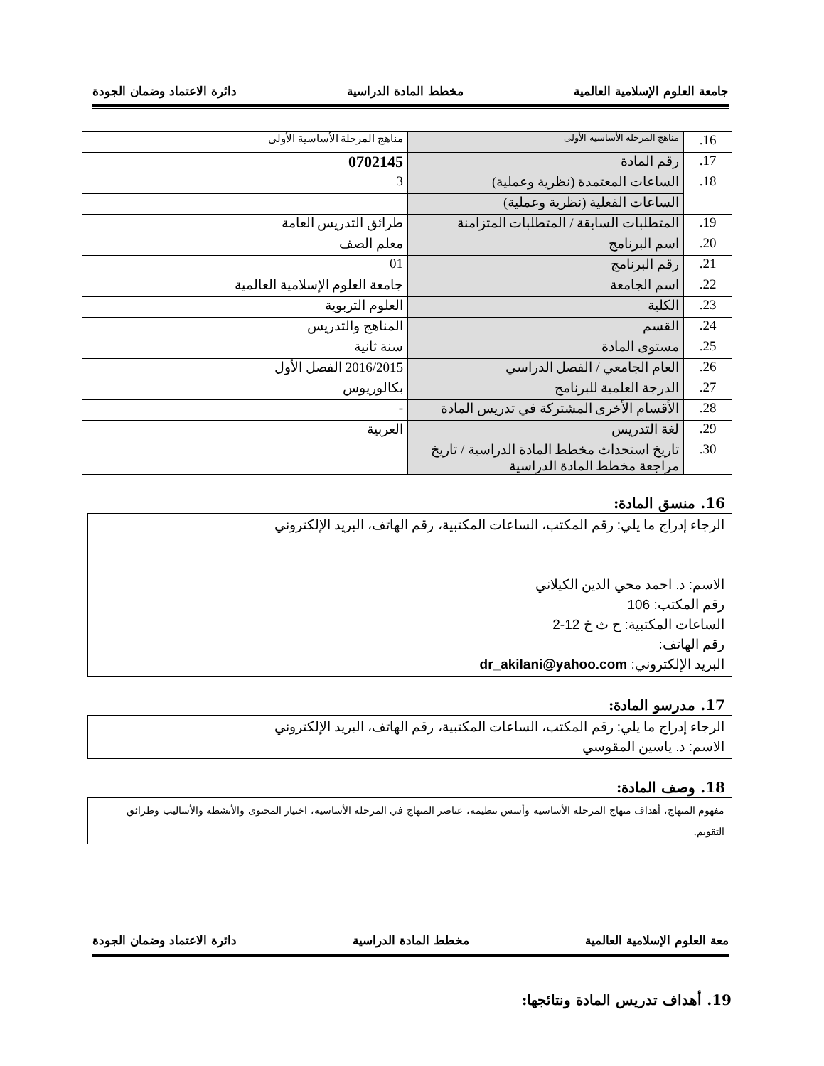جامعة العلوم الإسلامية العالمية مخطط المادة الدراسية دائرة الاعتماد وضمان الجودة
| 16. | مناهج المرحلة الأساسية الأولى | مناهج المرحلة الأساسية الأولى |
| 17. | رقم المادة | 0702145 |
| 18. | الساعات المعتمدة (نظرية وعملية) | 3 |
| | الساعات الفعلية (نظرية وعملية) | |
| 19. | المتطلبات السابقة / المتطلبات المتزامنة | طرائق التدريس العامة |
| 20. | اسم البرنامج | معلم الصف |
| 21. | رقم البرنامج | 01 |
| 22. | اسم الجامعة | جامعة العلوم الإسلامية العالمية |
| 23. | الكلية | العلوم التربوية |
| 24. | القسم | المناهج والتدريس |
| 25. | مستوى المادة | سنة ثانية |
| 26. | العام الجامعي / الفصل الدراسي | 2016/2015 الفصل الأول |
| 27. | الدرجة العلمية للبرنامج | بكالوريوس |
| 28. | الأقسام الأخرى المشتركة في تدريس المادة | - |
| 29. | لغة التدريس | العربية |
| 30. | تاريخ استحداث مخطط المادة الدراسية / تاريخ مراجعة مخطط المادة الدراسية | |
16. منسق المادة:
الرجاء إدراج ما يلي: رقم المكتب، الساعات المكتبية، رقم الهاتف، البريد الإلكتروني
الاسم: د. احمد محي الدين الكيلاني
رقم المكتب: 106
الساعات المكتبية: ح ث خ 12-2
رقم الهاتف:
البريد الإلكتروني: dr_akilani@yahoo.com
17. مدرسو المادة:
الرجاء إدراج ما يلي: رقم المكتب، الساعات المكتبية، رقم الهاتف، البريد الإلكتروني
الاسم: د. ياسين المقوسي
18. وصف المادة:
مفهوم المنهاج، أهداف منهاج المرحلة الأساسية وأسس تنظيمه، عناصر المنهاج في المرحلة الأساسية، اختيار المحتوى والأنشطة والأساليب وطرائق التقويم.
معة العلوم الإسلامية العالمية مخطط المادة الدراسية دائرة الاعتماد وضمان الجودة
19. أهداف تدريس المادة ونتائجها: